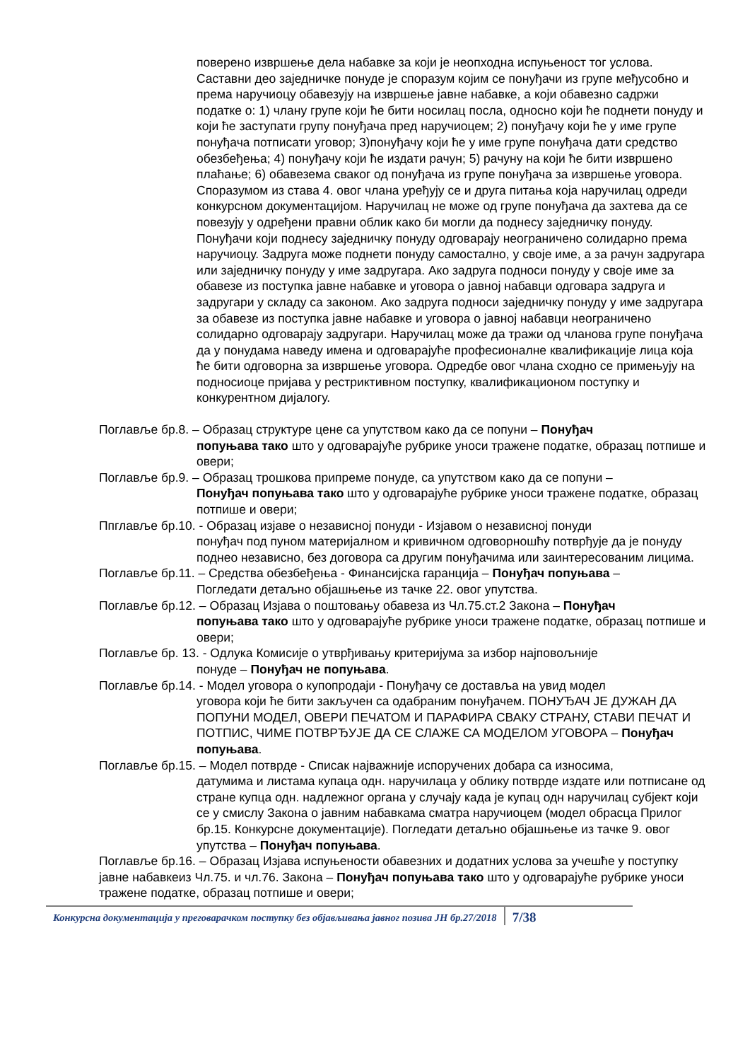поверено извршење дела набавке за који је неопходна испуњеност тог услова. Саставни део заједничке понуде је споразум којим се понуђачи из групе међусобно и према наручиоцу обавезују на извршење јавне набавке, а који обавезно садржи податке о: 1) члану групе који ће бити носилац посла, односно који ће поднети понуду и који ће заступати групу понуђача пред наручиоцем; 2) понуђачу који ће у име групе понуђача потписати уговор; 3)понуђачу који ће у име групе понуђача дати средство обезбеђења; 4) понуђачу који ће издати рачун; 5) рачуну на који ће бити извршено плаћање; 6) обавезема сваког од понуђача из групе понуђача за извршење уговора. Споразумом из става 4. овог члана уређују се и друга питања која наручилац одреди конкурсном документацијом. Наручилац не може од групе понуђача да захтева да се повезују у одређени правни облик како би могли да поднесу заједничку понуду. Понуђачи који поднесу заједничку понуду одговарају неограничено солидарно према наручиоцу. Задруга може поднети понуду самостално, у своје име, а за рачун задругара или заједничку понуду у име задругара. Ако задруга подноси понуду у своје име за обавезе из поступка јавне набавке и уговора о јавној набавци одговара задруга и задругари у складу са законом. Ако задруга подноси заједничку понуду у име задругара за обавезе из поступка јавне набавке и уговора о јавној набавци неограничено солидарно одговарају задругари. Наручилац може да тражи од чланова групе понуђача да у понудама наведу имена и одговарајуће професионалне квалификације лица која ће бити одговорна за извршење уговора. Одредбе овог члана сходно се примењују на подносиоце пријава у рестриктивном поступку, квалификационом поступку и конкурентном дијалогу.
Поглавље бр.8. – Образац структуре цене са упутством како да се попуни – Понуђач
попуњава тако што у одговарајуће рубрике уноси тражене податке, образац потпише и овери;
Поглавље бр.9. – Образац трошкова припреме понуде, са упутством како да се попуни –
Понуђач попуњава тако што у одговарајуће рубрике уноси тражене податке, образац потпише и овери;
Ппглавље бр.10. - Образац изјаве о независној понуди - Изјавом о независној понуди
понуђач под пуном материјалном и кривичном одговорношћу потврђује да је понуду поднео независно, без договора са другим понуђачима или заинтересованим лицима.
Поглавље бр.11. – Средства обезбеђења - Финансијска гаранција – Понуђач попуњава –
Погледати детаљно објашњење из тачке 22. овог упутства.
Поглавље бр.12. – Образац Изјава о поштовању обавеза из Чл.75.ст.2 Закона – Понуђач
попуњава тако што у одговарајуће рубрике уноси тражене податке, образац потпише и овери;
Поглавље бр. 13. - Одлука Комисије о утврђивању критеријума за избор најповољније
понуде – Понуђач не попуњава.
Поглавље бр.14. - Модел уговора о купопродаји - Понуђачу се доставља на увид модел
уговора који ће бити закључен са одабраним понуђачем. ПОНУЂАЧ ЈЕ ДУЖАН ДА ПОПУНИ МОДЕЛ, ОВЕРИ ПЕЧАТОМ И ПАРАФИРА СВАКУ СТРАНУ, СТАВИ ПЕЧАТ И ПОТПИС, ЧИМЕ ПОТВРЂУЈЕ ДА СЕ СЛАЖЕ СА МОДЕЛОМ УГОВОРА – Понуђач попуњава.
Поглавље бр.15. – Модел потврде - Списак најважније испоручених добара са износима,
датумима и листама купаца одн. наручилаца у облику потврде издате или потписане од стране купца одн. надлежног органа у случају када је купац одн наручилац субјект који се у смислу Закона о јавним набавкама сматра наручиоцем (модел обрасца Прилог бр.15. Конкурсне документације). Погледати детаљно објашњење из тачке 9. овог упутства – Понуђач попуњава.
Поглавље бр.16. – Образац Изјава испуњености обавезних и додатних услова за учешће у поступку јавне набавкеиз Чл.75. и чл.76. Закона – Понуђач попуњава тако што у одговарајуће рубрике уноси тражене податке, образац потпише и овери;
Конкурсна документација у преговарачком поступку без објављивања јавног позива ЈН бр.27/2018 7/38